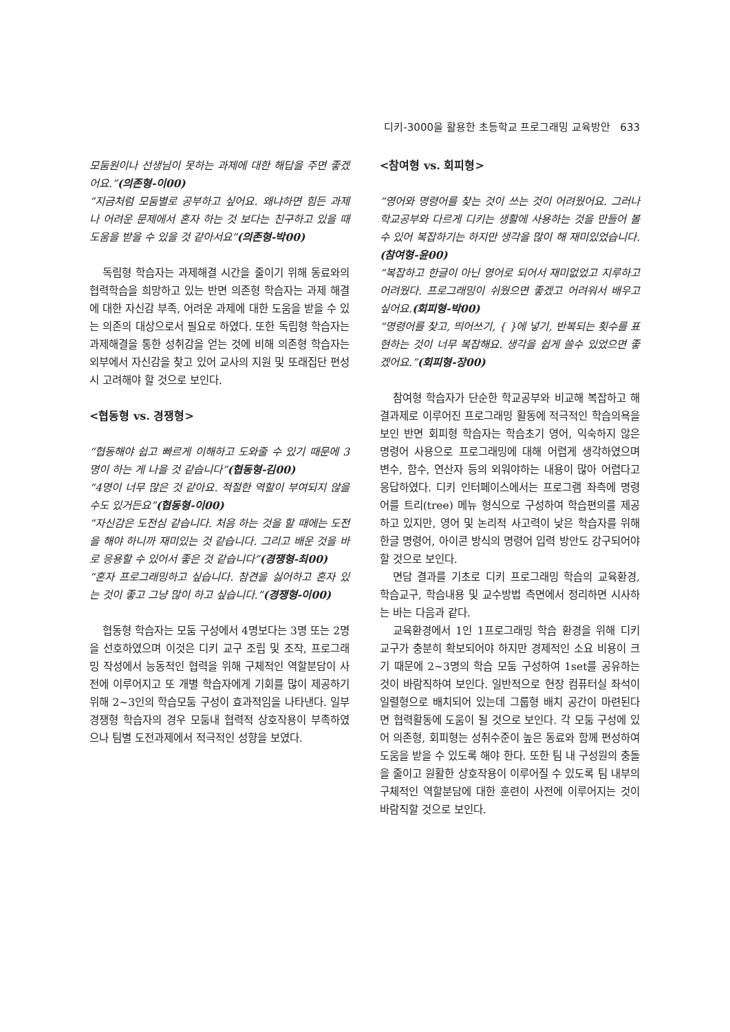디키-3000을 활용한 초등학교 프로그래밍 교육방안 633
모둠원이나 선생님이 못하는 과제에 대한 해답을 주면 좋겠어요.”(의존형-이00)
“지금처럼 모둠별로 공부하고 싶어요. 왜냐하면 힘든 과제나 어려운 문제에서 혼자 하는 것 보다는 친구하고 있을 때 도움을 받을 수 있을 것 같아서요”(의존형-박00)
독립형 학습자는 과제해결 시간을 줄이기 위해 동료와의 협력학습을 희망하고 있는 반면 의존형 학습자는 과제 해결에 대한 자신감 부족, 어려운 과제에 대한 도움을 받을 수 있는 의존의 대상으로서 필요로 하였다. 또한 독립형 학습자는 과제해결을 통한 성취감을 얻는 것에 비해 의존형 학습자는 외부에서 자신감을 찾고 있어 교사의 지원 및 또래집단 편성시 고려해야 할 것으로 보인다.
<협동형 vs. 경쟁형>
“협동해야 쉽고 빠르게 이해하고 도와줄 수 있기 때문에 3명이 하는 게 나을 것 같습니다”(협동형-김00)
“4명이 너무 많은 것 같아요. 적절한 역할이 부여되지 않을 수도 있거든요”(협동형-이00)
“자신감은 도전심 같습니다. 처음 하는 것을 할 때에는 도전을 해야 하니까 재미있는 것 같습니다. 그리고 배운 것을 바로 응용할 수 있어서 좋은 것 같습니다”(경쟁형-최00)
“혼자 프로그래밍하고 싶습니다. 참견을 싫어하고 혼자 있는 것이 좋고 그냥 많이 하고 싶습니다.”(경쟁형-이00)
협동형 학습자는 모둠 구성에서 4명보다는 3명 또는 2명을 선호하였으며 이것은 디키 교구 조립 및 조작, 프로그래밍 작성에서 능동적인 협력을 위해 구체적인 역할분담이 사전에 이루어지고 또 개별 학습자에게 기회를 많이 제공하기 위해 2~3인의 학습모둠 구성이 효과적임을 나타낸다. 일부 경쟁형 학습자의 경우 모둠내 협력적 상호작용이 부족하였으나 팀별 도전과제에서 적극적인 성향을 보였다.
<참여형 vs. 회피형>
“영어와 명령어를 찾는 것이 쓰는 것이 어려웠어요. 그러나 학교공부와 다르게 디키는 생활에 사용하는 것을 만들어 볼 수 있어 복잡하기는 하지만 생각을 많이 해 재미있었습니다.(참여형-윤00)
“복잡하고 한글이 아닌 영어로 되어서 재미없었고 지루하고 어려웠다. 프로그래밍이 쉬웠으면 좋겠고 어려워서 배우고 싶어요.(회피형-박00)
“명령어를 찾고, 띄어쓰기, { }에 넣기, 반복되는 횟수를 표현하는 것이 너무 복잡해요. 생각을 쉽게 쓸수 있었으면 좋겠어요.”(회피형-장00)
참여형 학습자가 단순한 학교공부와 비교해 복잡하고 해결과제로 이루어진 프로그래밍 활동에 적극적인 학습의욕을 보인 반면 회피형 학습자는 학습초기 영어, 익숙하지 않은 명령어 사용으로 프로그래밍에 대해 어렵게 생각하였으며 변수, 함수, 연산자 등의 외워야하는 내용이 많아 어렵다고 응답하였다. 디키 인터페이스에서는 프로그램 좌측에 명령어를 트리(tree) 메뉴 형식으로 구성하여 학습편의를 제공하고 있지만, 영어 및 논리적 사고력이 낮은 학습자를 위해 한글 명령어, 아이콘 방식의 명령어 입력 방안도 강구되어야 할 것으로 보인다.
면담 결과를 기초로 디키 프로그래밍 학습의 교육환경, 학습교구, 학습내용 및 교수방법 측면에서 정리하면 시사하는 바는 다음과 같다.
교육환경에서 1인 1프로그래밍 학습 환경을 위해 디키 교구가 충분히 확보되어야 하지만 경제적인 소요 비용이 크기 때문에 2~3명의 학습 모둠 구성하여 1set를 공유하는 것이 바람직하여 보인다. 일반적으로 현장 컴퓨터실 좌석이 일렬형으로 배치되어 있는데 그룹형 배치 공간이 마련된다면 협력활동에 도움이 될 것으로 보인다. 각 모둠 구성에 있어 의존형, 회피형는 성취수준이 높은 동료와 함께 편성하여 도움을 받을 수 있도록 해야 한다. 또한 팀 내 구성원의 충돌을 줄이고 원활한 상호작용이 이루어질 수 있도록 팀 내부의 구체적인 역할분담에 대한 훈련이 사전에 이루어지는 것이 바람직할 것으로 보인다.